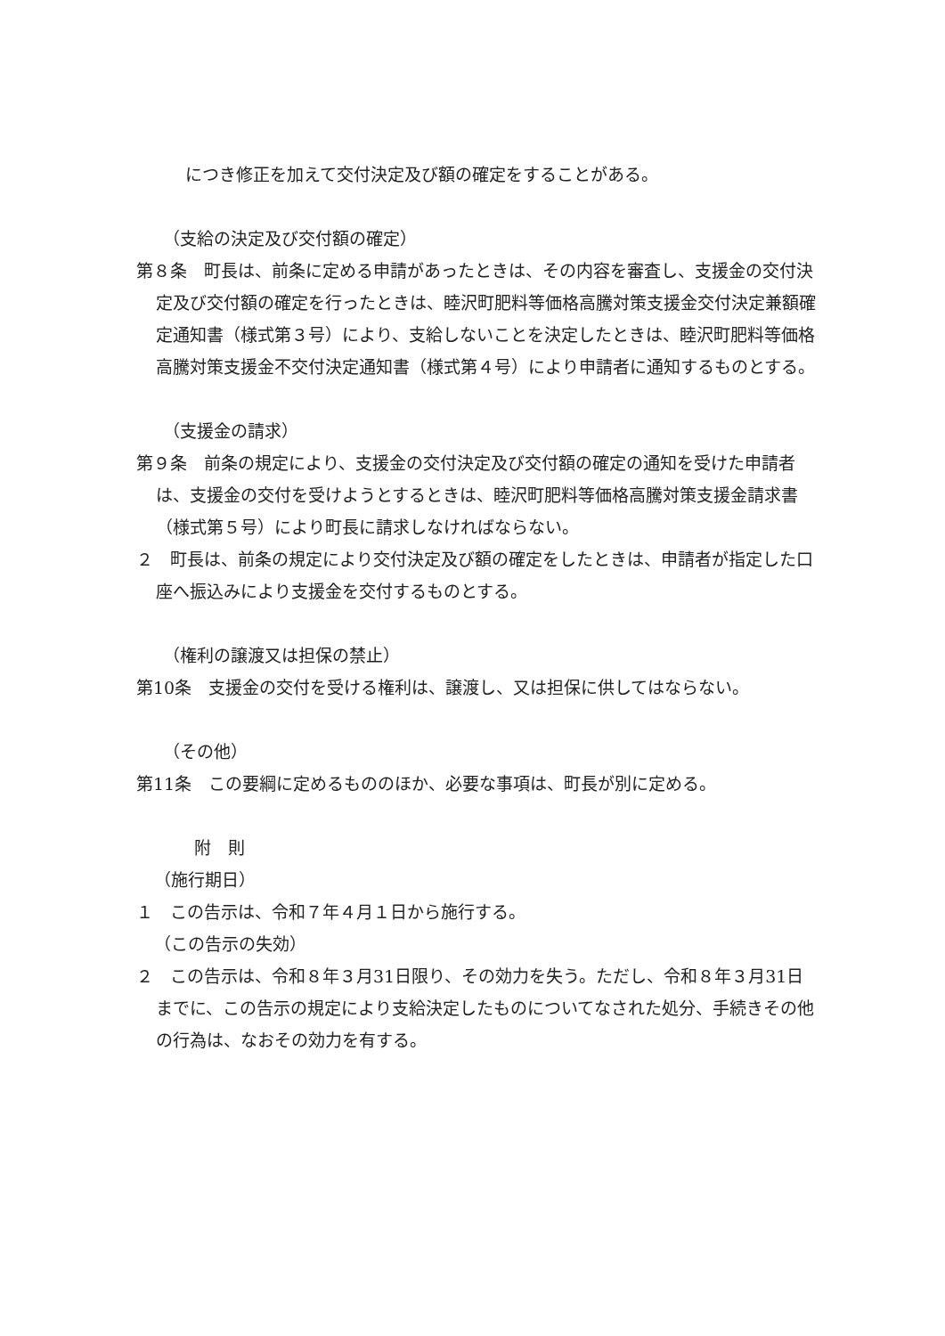につき修正を加えて交付決定及び額の確定をすることがある。
（支給の決定及び交付額の確定）
第８条　町長は、前条に定める申請があったときは、その内容を審査し、支援金の交付決定及び交付額の確定を行ったときは、睦沢町肥料等価格高騰対策支援金交付決定兼額確定通知書（様式第３号）により、支給しないことを決定したときは、睦沢町肥料等価格高騰対策支援金不交付決定通知書（様式第４号）により申請者に通知するものとする。
（支援金の請求）
第９条　前条の規定により、支援金の交付決定及び交付額の確定の通知を受けた申請者は、支援金の交付を受けようとするときは、睦沢町肥料等価格高騰対策支援金請求書（様式第５号）により町長に請求しなければならない。
２　町長は、前条の規定により交付決定及び額の確定をしたときは、申請者が指定した口座へ振込みにより支援金を交付するものとする。
（権利の譲渡又は担保の禁止）
第10条　支援金の交付を受ける権利は、譲渡し、又は担保に供してはならない。
（その他）
第11条　この要綱に定めるもののほか、必要な事項は、町長が別に定める。
附　則
（施行期日）
１　この告示は、令和７年４月１日から施行する。
（この告示の失効）
２　この告示は、令和８年３月31日限り、その効力を失う。ただし、令和８年３月31日までに、この告示の規定により支給決定したものについてなされた処分、手続きその他の行為は、なおその効力を有する。